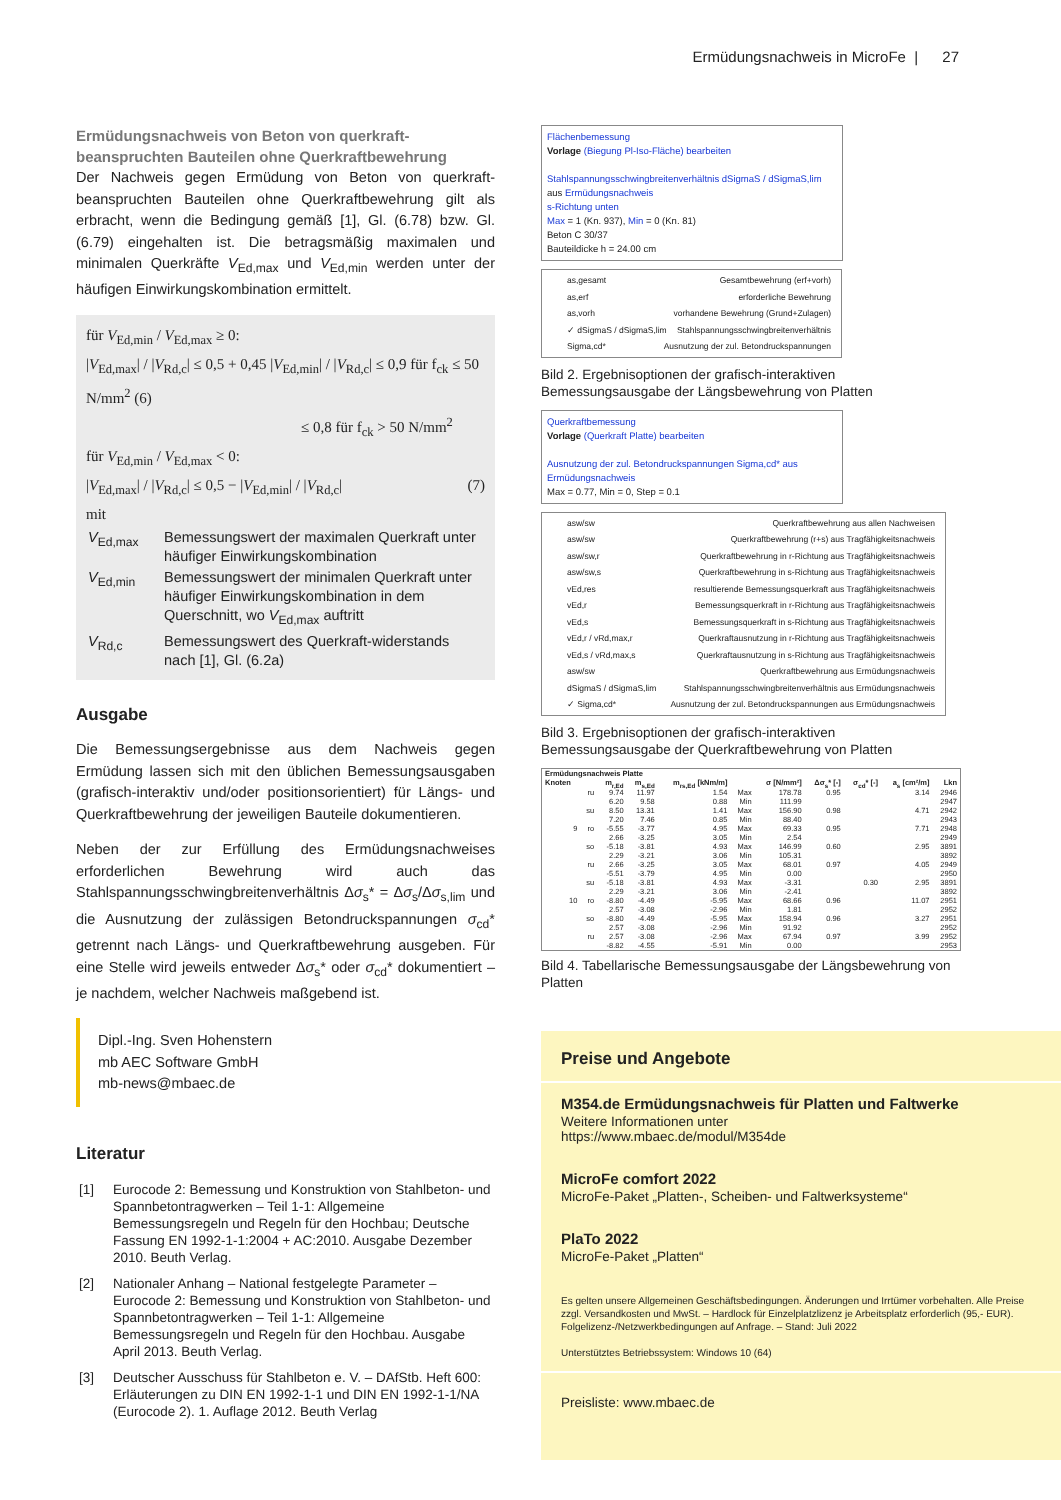Ermüdungsnachweis in MicroFe | 27
Ermüdungsnachweis von Beton von querkraft-beanspruchten Bauteilen ohne Querkraftbewehrung
Der Nachweis gegen Ermüdung von Beton von querkraft-beanspruchten Bauteilen ohne Querkraftbewehrung gilt als erbracht, wenn die Bedingung gemäß [1], Gl. (6.78) bzw. Gl. (6.79) eingehalten ist. Die betragsmäßig maximalen und minimalen Querkräfte V<sub>Ed,max</sub> und V<sub>Ed,min</sub> werden unter der häufigen Einwirkungskombination ermittelt.
für V<sub>Ed,min</sub> / V<sub>Ed,max</sub> ≥ 0:
|V<sub>Ed,max</sub>| / |V<sub>Rd,c</sub>| ≤ 0,5 + 0,45 |V<sub>Ed,min</sub>| / |V<sub>Rd,c</sub>| ≤ 0,9 für f<sub>ck</sub> ≤ 50 N/mm<sup>2</sup> (6)
≤ 0,8 für f<sub>ck</sub> > 50 N/mm<sup>2</sup>
für V<sub>Ed,min</sub> / V<sub>Ed,max</sub> < 0:
|V<sub>Ed,max</sub>| / |V<sub>Rd,c</sub>| ≤ 0,5 − |V<sub>Ed,min</sub>| / |V<sub>Rd,c</sub>| (7)
mit
| V<sub>Ed,max</sub> | Bemessungswert der maximalen Querkraft unter häufiger Einwirkungskombination |
| V<sub>Ed,min</sub> | Bemessungswert der minimalen Querkraft unter häufiger Einwirkungskombination in dem Querschnitt, wo V<sub>Ed,max</sub> auftritt |
| V<sub>Rd,c</sub> | Bemessungswert des Querkraft-widerstands nach [1], Gl. (6.2a) |
Ausgabe
Die Bemessungsergebnisse aus dem Nachweis gegen Ermüdung lassen sich mit den üblichen Bemessungsausgaben (grafisch-interaktiv und/oder positionsorientiert) für Längs- und Querkraftbewehrung der jeweiligen Bauteile dokumentieren.
Neben der zur Erfüllung des Ermüdungsnachweises erforderlichen Bewehrung wird auch das Stahlspannungsschwingbreitenverhältnis Δσ<sub>s</sub>* = Δσ<sub>s</sub>/Δσ<sub>s,lim</sub> und die Ausnutzung der zulässigen Betondruckspannungen σ<sub>cd</sub>* getrennt nach Längs- und Querkraftbewehrung ausgeben. Für eine Stelle wird jeweils entweder Δσ<sub>s</sub>* oder σ<sub>cd</sub>* dokumentiert – je nachdem, welcher Nachweis maßgebend ist.
Dipl.-Ing. Sven Hohenstern
mb AEC Software GmbH
mb-news@mbaec.de
Literatur
| [1] | Eurocode 2: Bemessung und Konstruktion von Stahlbeton- und Spannbetontragwerken – Teil 1-1: Allgemeine Bemessungsregeln und Regeln für den Hochbau; Deutsche Fassung EN 1992-1-1:2004 + AC:2010. Ausgabe Dezember 2010. Beuth Verlag. |
| [2] | Nationaler Anhang – National festgelegte Parameter – Eurocode 2: Bemessung und Konstruktion von Stahlbeton- und Spannbetontragwerken – Teil 1-1: Allgemeine Bemessungsregeln und Regeln für den Hochbau. Ausgabe April 2013. Beuth Verlag. |
| [3] | Deutscher Ausschuss für Stahlbeton e. V. – DAfStb. Heft 600: Erläuterungen zu DIN EN 1992-1-1 und DIN EN 1992-1-1/NA (Eurocode 2). 1. Auflage 2012. Beuth Verlag |
Flächenbemessung
Vorlage (Biegung Pl-Iso-Fläche) bearbeiten
Stahlspannungsschwingbreitenverhältnis dSigmaS / dSigmaS,lim
aus Ermüdungsnachweis
s-Richtung unten
Max = 1 (Kn. 937), Min = 0 (Kn. 81)
Beton C 30/37
Bauteildicke h = 24.00 cm
as,gesamt Gesamtbewehrung (erf+vorh)
as,erf erforderliche Bewehrung
as,vorh vorhandene Bewehrung (Grund+Zulagen)
✓ dSigmaS / dSigmaS,lim Stahlspannungsschwingbreitenverhältnis
Sigma,cd* Ausnutzung der zul. Betondruckspannungen
Bild 2. Ergebnisoptionen der grafisch-interaktiven Bemessungsausgabe der Längsbewehrung von Platten
Querkraftbemessung
Vorlage (Querkraft Platte) bearbeiten
Ausnutzung der zul. Betondruckspannungen Sigma,cd* aus Ermüdungsnachweis
Max = 0.77, Min = 0, Step = 0.1
asw/sw Querkraftbewehrung aus allen Nachweisen
asw/sw Querkraftbewehrung (r+s) aus Tragfähigkeitsnachweis
asw/sw,r Querkraftbewehrung in r-Richtung aus Tragfähigkeitsnachweis
asw/sw,s Querkraftbewehrung in s-Richtung aus Tragfähigkeitsnachweis
vEd,res resultierende Bemessungsquerkraft aus Tragfähigkeitsnachweis
vEd,r Bemessungsquerkraft in r-Richtung aus Tragfähigkeitsnachweis
vEd,s Bemessungsquerkraft in s-Richtung aus Tragfähigkeitsnachweis
vEd,r / vRd,max,r Querkraftausnutzung in r-Richtung aus Tragfähigkeitsnachweis
vEd,s / vRd,max,s Querkraftausnutzung in s-Richtung aus Tragfähigkeitsnachweis
asw/sw Querkraftbewehrung aus Ermüdungsnachweis
dSigmaS / dSigmaS,lim Stahlspannungsschwingbreitenverhältnis aus Ermüdungsnachweis
✓ Sigma,cd* Ausnutzung der zul. Betondruckspannungen aus Ermüdungsnachweis
Bild 3. Ergebnisoptionen der grafisch-interaktiven Bemessungsausgabe der Querkraftbewehrung von Platten
| Ermüdungsnachweis Platte | | | | | | | | | | |
| --- | --- | --- | --- | --- | --- | --- | --- | --- | --- | --- |
| Knoten | | m<sub>r,Ed</sub> | m<sub>s,Ed</sub> | m<sub>rs,Ed</sub> [kNm/m] | | σ [N/mm²] | Δσ<sub>s</sub>* [-] | σ<sub>cd</sub>* [-] | a<sub>s</sub> [cm²/m] | Lkn |
| | ru | 9.74 | 11.97 | 1.54 | Max | 178.78 | 0.95 | | 3.14 | 2946 |
| | | 6.20 | 9.58 | 0.88 | Min | 111.99 | | | | 2947 |
| | su | 8.50 | 13.31 | 1.41 | Max | 156.90 | 0.98 | | 4.71 | 2942 |
| | | 7.20 | 7.46 | 0.85 | Min | 88.40 | | | | 2943 |
| 9 | ro | -5.55 | -3.77 | 4.95 | Max | 69.33 | 0.95 | | 7.71 | 2948 |
| | | 2.66 | -3.25 | 3.05 | Min | 2.54 | | | | 2949 |
| | so | -5.18 | -3.81 | 4.93 | Max | 146.99 | 0.60 | | 2.95 | 3891 |
| | | 2.29 | -3.21 | 3.06 | Min | 105.31 | | | | 3892 |
| | ru | 2.66 | -3.25 | 3.05 | Max | 68.01 | 0.97 | | 4.05 | 2949 |
| | | -5.51 | -3.79 | 4.95 | Min | 0.00 | | | | 2950 |
| | su | -5.18 | -3.81 | 4.93 | Max | -3.31 | | 0.30 | 2.95 | 3891 |
| | | 2.29 | -3.21 | 3.06 | Min | -2.41 | | | | 3892 |
| 10 | ro | -8.80 | -4.49 | -5.95 | Max | 68.66 | 0.96 | | 11.07 | 2951 |
| | | 2.57 | -3.08 | -2.96 | Min | 1.81 | | | | 2952 |
| | so | -8.80 | -4.49 | -5.95 | Max | 158.94 | 0.96 | | 3.27 | 2951 |
| | | 2.57 | -3.08 | -2.96 | Min | 91.92 | | | | 2952 |
| | ru | 2.57 | -3.08 | -2.96 | Max | 67.94 | 0.97 | | 3.99 | 2952 |
| | | -8.82 | -4.55 | -5.91 | Min | 0.00 | | | | 2953 |
Bild 4. Tabellarische Bemessungsausgabe der Längsbewehrung von Platten
Preise und Angebote
M354.de Ermüdungsnachweis für Platten und Faltwerke
Weitere Informationen unter
https://www.mbaec.de/modul/M354de
MicroFe comfort 2022
MicroFe-Paket „Platten-, Scheiben- und Faltwerksysteme“
PlaTo 2022
MicroFe-Paket „Platten“
Es gelten unsere Allgemeinen Geschäftsbedingungen. Änderungen und Irrtümer vorbehalten. Alle Preise zzgl. Versandkosten und MwSt. – Hardlock für Einzelplatzlizenz je Arbeitsplatz erforderlich (95,- EUR). Folgelizenz-/Netzwerkbedingungen auf Anfrage. – Stand: Juli 2022
Unterstütztes Betriebssystem: Windows 10 (64)
Preisliste: www.mbaec.de